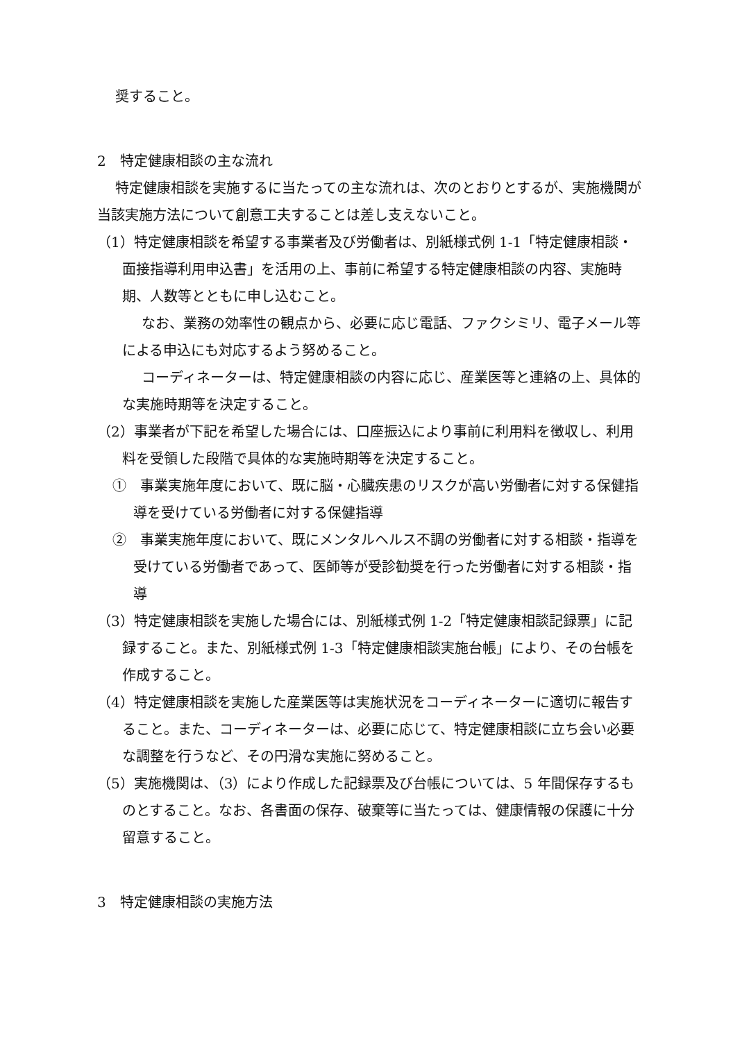奨すること。
2　特定健康相談の主な流れ
特定健康相談を実施するに当たっての主な流れは、次のとおりとするが、実施機関が当該実施方法について創意工夫することは差し支えないこと。
（1）特定健康相談を希望する事業者及び労働者は、別紙様式例 1-1「特定健康相談・面接指導利用申込書」を活用の上、事前に希望する特定健康相談の内容、実施時期、人数等とともに申し込むこと。
なお、業務の効率性の観点から、必要に応じ電話、ファクシミリ、電子メール等による申込にも対応するよう努めること。
コーディネーターは、特定健康相談の内容に応じ、産業医等と連絡の上、具体的な実施時期等を決定すること。
（2）事業者が下記を希望した場合には、口座振込により事前に利用料を徴収し、利用料を受領した段階で具体的な実施時期等を決定すること。
①　事業実施年度において、既に脳・心臓疾患のリスクが高い労働者に対する保健指導を受けている労働者に対する保健指導
②　事業実施年度において、既にメンタルヘルス不調の労働者に対する相談・指導を受けている労働者であって、医師等が受診勧奨を行った労働者に対する相談・指導
（3）特定健康相談を実施した場合には、別紙様式例 1-2「特定健康相談記録票」に記録すること。また、別紙様式例 1-3「特定健康相談実施台帳」により、その台帳を作成すること。
（4）特定健康相談を実施した産業医等は実施状況をコーディネーターに適切に報告すること。また、コーディネーターは、必要に応じて、特定健康相談に立ち会い必要な調整を行うなど、その円滑な実施に努めること。
（5）実施機関は、（3）により作成した記録票及び台帳については、5 年間保存するものとすること。なお、各書面の保存、破棄等に当たっては、健康情報の保護に十分留意すること。
3　特定健康相談の実施方法